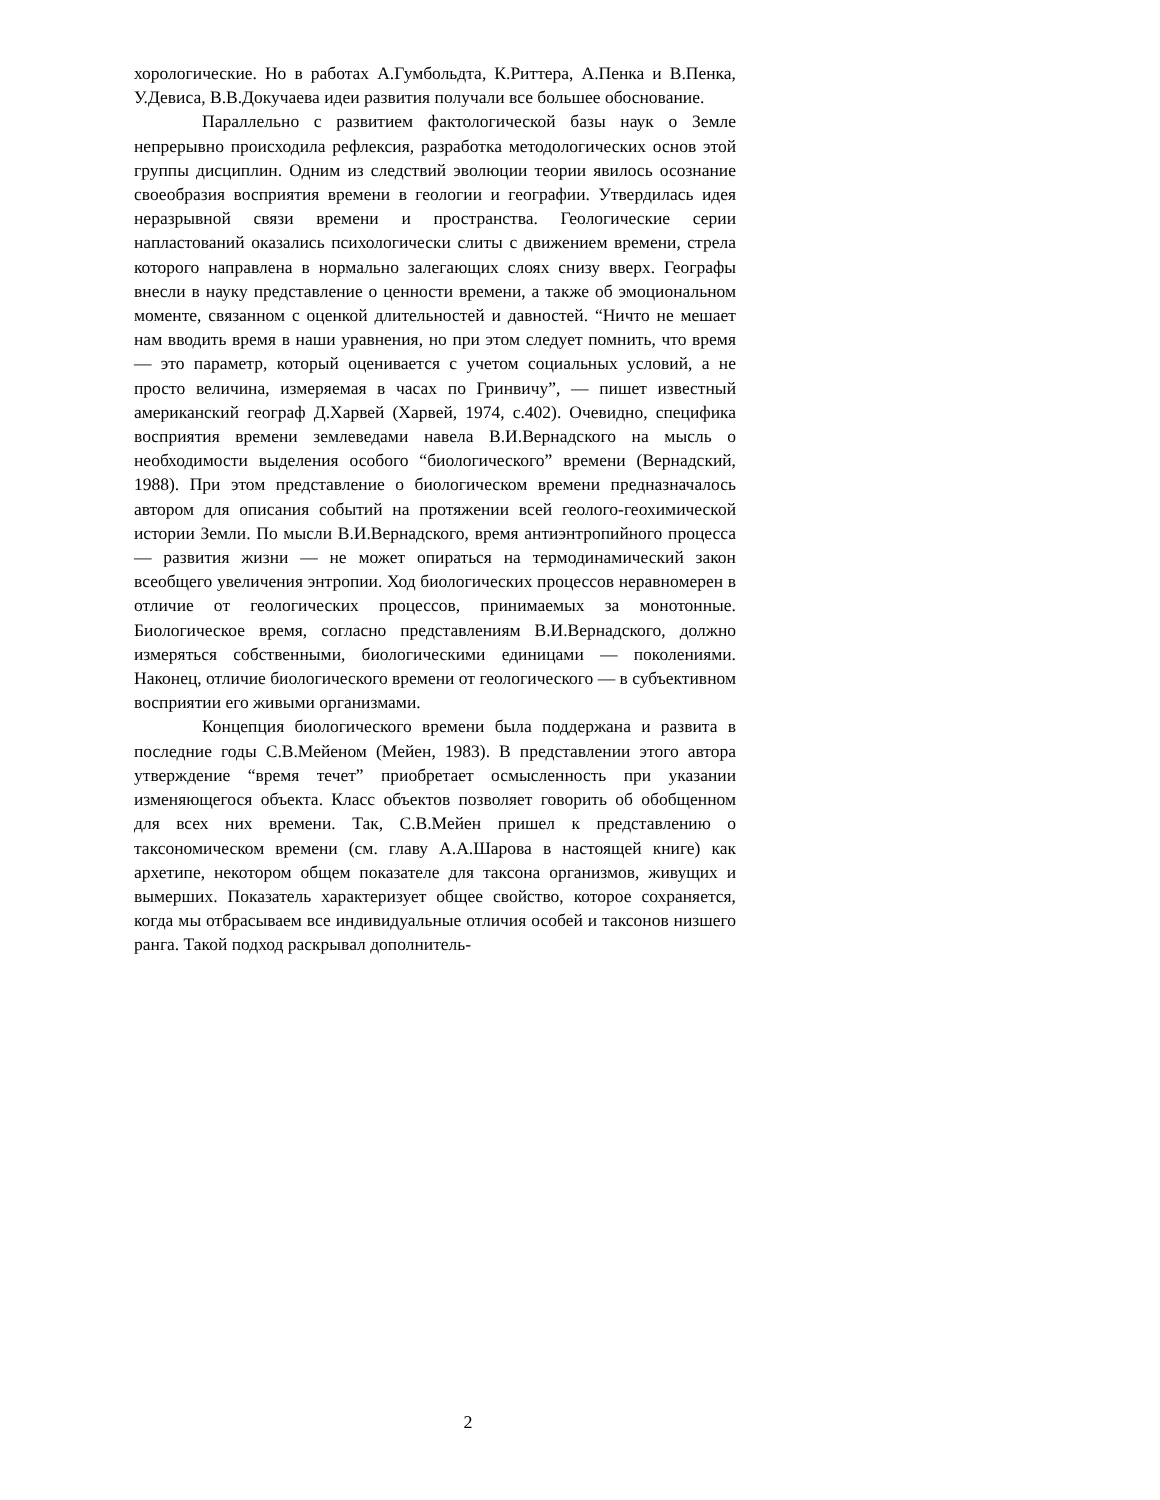хорологические. Но в работах А.Гумбольдта, К.Риттера, А.Пенка и В.Пенка, У.Девиса, В.В.Докучаева идеи развития получали все большее обоснование.
Параллельно с развитием фактологической базы наук о Земле непрерывно происходила рефлексия, разработка методологических основ этой группы дисциплин. Одним из следствий эволюции теории явилось осознание своеобразия восприятия времени в геологии и географии. Утвердилась идея неразрывной связи времени и пространства. Геологические серии напластований оказались психологически слиты с движением времени, стрела которого направлена в нормально залегающих слоях снизу вверх. Географы внесли в науку представление о ценности времени, а также об эмоциональном моменте, связанном с оценкой длительностей и давностей. “Ничто не мешает нам вводить время в наши уравнения, но при этом следует помнить, что время — это параметр, который оценивается с учетом социальных условий, а не просто величина, измеряемая в часах по Гринвичу”, — пишет известный американский географ Д.Харвей (Харвей, 1974, с.402). Очевидно, специфика восприятия времени землеведами навела В.И.Вернадского на мысль о необходимости выделения особого “биологического” времени (Вернадский, 1988). При этом представление о биологическом времени предназначалось автором для описания событий на протяжении всей геолого-геохимической истории Земли. По мысли В.И.Вернадского, время антиэнтропийного процесса — развития жизни — не может опираться на термодинамический закон всеобщего увеличения энтропии. Ход биологических процессов неравномерен в отличие от геологических процессов, принимаемых за монотонные. Биологическое время, согласно представлениям В.И.Вернадского, должно измеряться собственными, биологическими единицами — поколениями. Наконец, отличие биологического времени от геологического — в субъективном восприятии его живыми организмами.
Концепция биологического времени была поддержана и развита в последние годы С.В.Мейеном (Мейен, 1983). В представлении этого автора утверждение “время течет” приобретает осмысленность при указании изменяющегося объекта. Класс объектов позволяет говорить об обобщенном для всех них времени. Так, С.В.Мейен пришел к представлению о таксономическом времени (см. главу А.А.Шарова в настоящей книге) как архетипе, некотором общем показателе для таксона организмов, живущих и вымерших. Показатель характеризует общее свойство, которое сохраняется, когда мы отбрасываем все индивидуальные отличия особей и таксонов низшего ранга. Такой подход раскрывал дополнитель-
2